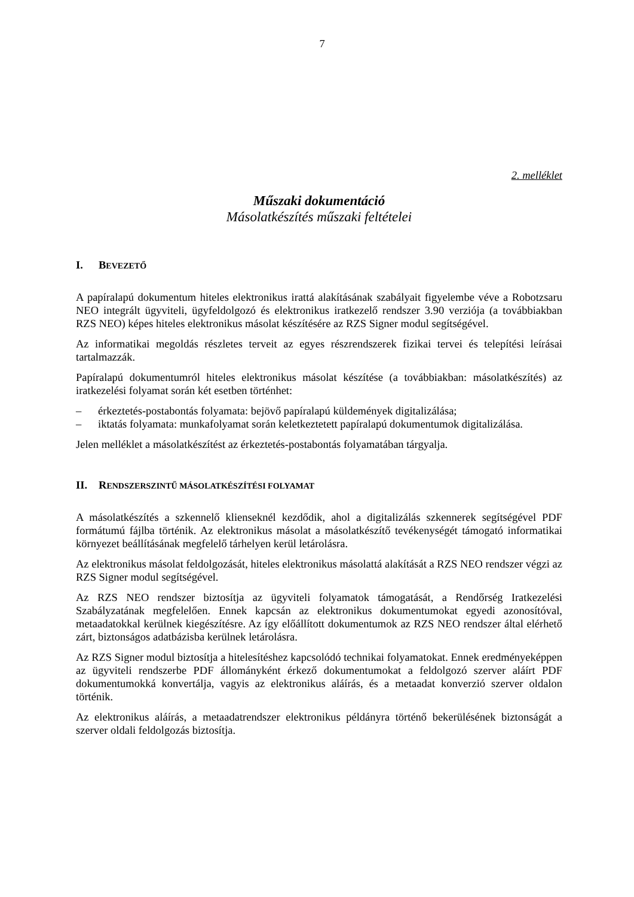7
2. melléklet
Műszaki dokumentáció
Másolatkészítés műszaki feltételei
I. BEVEZETŐ
A papíralapú dokumentum hiteles elektronikus irattá alakításának szabályait figyelembe véve a Robotzsaru NEO integrált ügyviteli, ügyfeldolgozó és elektronikus iratkezelő rendszer 3.90 verziója (a továbbiakban RZS NEO) képes hiteles elektronikus másolat készítésére az RZS Signer modul segítségével.
Az informatikai megoldás részletes terveit az egyes részrendszerek fizikai tervei és telepítési leírásai tartalmazzák.
Papíralapú dokumentumról hiteles elektronikus másolat készítése (a továbbiakban: másolatkészítés) az iratkezelési folyamat során két esetben történhet:
– érkeztetés-postabontás folyamata: bejövő papíralapú küldemények digitalizálása;
– iktatás folyamata: munkafolyamat során keletkeztetett papíralapú dokumentumok digitalizálása.
Jelen melléklet a másolatkészítést az érkeztetés-postabontás folyamatában tárgyalja.
II. RENDSZERSZINTŰ MÁSOLATKÉSZÍTÉSI FOLYAMAT
A másolatkészítés a szkennelő klienseknél kezdődik, ahol a digitalizálás szkennerek segítségével PDF formátumú fájlba történik. Az elektronikus másolat a másolatkészítő tevékenységét támogató informatikai környezet beállításának megfelelő tárhelyen kerül letárolásra.
Az elektronikus másolat feldolgozását, hiteles elektronikus másolattá alakítását a RZS NEO rendszer végzi az RZS Signer modul segítségével.
Az RZS NEO rendszer biztosítja az ügyviteli folyamatok támogatását, a Rendőrség Iratkezelési Szabályzatának megfelelően. Ennek kapcsán az elektronikus dokumentumokat egyedi azonosítóval, metaadatokkal kerülnek kiegészítésre. Az így előállított dokumentumok az RZS NEO rendszer által elérhető zárt, biztonságos adatbázisba kerülnek letárolásra.
Az RZS Signer modul biztosítja a hitelesítéshez kapcsolódó technikai folyamatokat. Ennek eredményeképpen az ügyviteli rendszerbe PDF állományként érkező dokumentumokat a feldolgozó szerver aláírt PDF dokumentumokká konvertálja, vagyis az elektronikus aláírás, és a metaadat konverzió szerver oldalon történik.
Az elektronikus aláírás, a metaadatrendszer elektronikus példányra történő bekerülésének biztonságát a szerver oldali feldolgozás biztosítja.